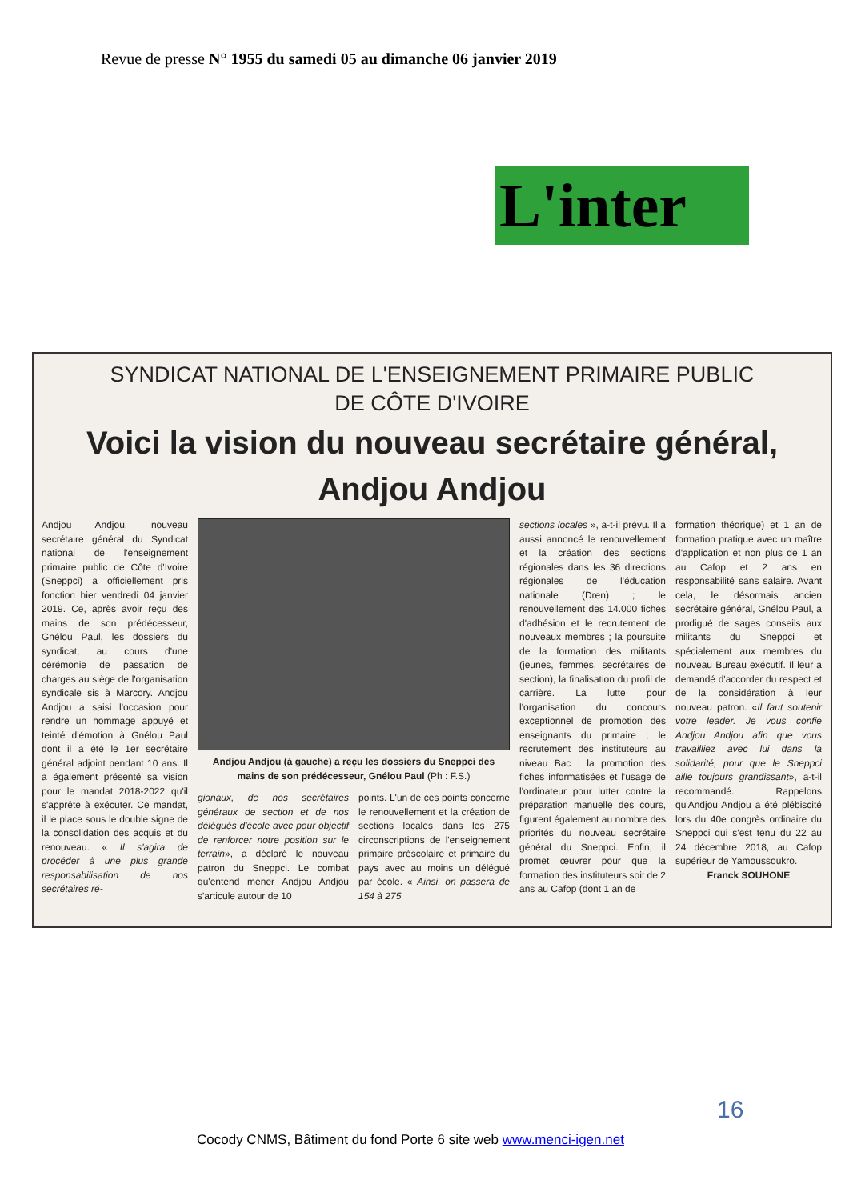Revue de presse N° 1955 du samedi 05 au dimanche 06 janvier 2019
L'inter
SYNDICAT NATIONAL DE L'ENSEIGNEMENT PRIMAIRE PUBLIC
DE CÔTE D'IVOIRE
Voici la vision du nouveau secrétaire général,
Andjou Andjou
Andjou Andjou, nouveau secrétaire général du Syndicat national de l'enseignement primaire public de Côte d'Ivoire (Sneppci) a officiellement pris fonction hier vendredi 04 janvier 2019. Ce, après avoir reçu des mains de son prédécesseur, Gnélou Paul, les dossiers du syndicat, au cours d'une cérémonie de passation de charges au siège de l'organisation syndicale sis à Marcory. Andjou Andjou a saisi l'occasion pour rendre un hommage appuyé et teinté d'émotion à Gnélou Paul dont il a été le 1er secrétaire général adjoint pendant 10 ans. Il a également présenté sa vision pour le mandat 2018-2022 qu'il s'apprête à exécuter. Ce mandat, il le place sous le double signe de la consolidation des acquis et du renouveau. « Il s'agira de procéder à une plus grande responsabilisation de nos secrétaires ré-
Andjou Andjou (à gauche) a reçu les dossiers du Sneppci des mains de son prédécesseur, Gnélou Paul (Ph : F.S.)
gionaux, de nos secrétaires généraux de section et de nos délégués d'école avec pour objectif de renforcer notre position sur le terrain», a déclaré le nouveau patron du Sneppci. Le combat qu'entend mener Andjou Andjou s'articule autour de 10
points. L'un de ces points concerne le renouvellement et la création de sections locales dans les 275 circonscriptions de l'enseignement primaire préscolaire et primaire du pays avec au moins un délégué par école. « Ainsi, on passera de 154 à 275
sections locales », a-t-il prévu. Il a aussi annoncé le renouvellement et la création des sections régionales dans les 36 directions régionales de l'éducation nationale (Dren) ; le renouvellement des 14.000 fiches d'adhésion et le recrutement de nouveaux membres ; la poursuite de la formation des militants (jeunes, femmes, secrétaires de section), la finalisation du profil de carrière. La lutte pour l'organisation du concours exceptionnel de promotion des enseignants du primaire ; le recrutement des instituteurs au niveau Bac ; la promotion des fiches informatisées et l'usage de l'ordinateur pour lutter contre la préparation manuelle des cours, figurent également au nombre des priorités du nouveau secrétaire général du Sneppci. Enfin, il promet œuvrer pour que la formation des instituteurs soit de 2 ans au Cafop (dont 1 an de
formation théorique) et 1 an de formation pratique avec un maître d'application et non plus de 1 an au Cafop et 2 ans en responsabilité sans salaire. Avant cela, le désormais ancien secrétaire général, Gnélou Paul, a prodigué de sages conseils aux militants du Sneppci et spécialement aux membres du nouveau Bureau exécutif. Il leur a demandé d'accorder du respect et de la considération à leur nouveau patron. «Il faut soutenir votre leader. Je vous confie Andjou Andjou afin que vous travailliez avec lui dans la solidarité, pour que le Sneppci aille toujours grandissant», a-t-il recommandé. Rappelons qu'Andjou Andjou a été plébiscité lors du 40e congrès ordinaire du Sneppci qui s'est tenu du 22 au 24 décembre 2018, au Cafop supérieur de Yamoussoukro.
Franck SOUHONE
16
Cocody CNMS, Bâtiment du fond Porte 6 site web www.menci-igen.net